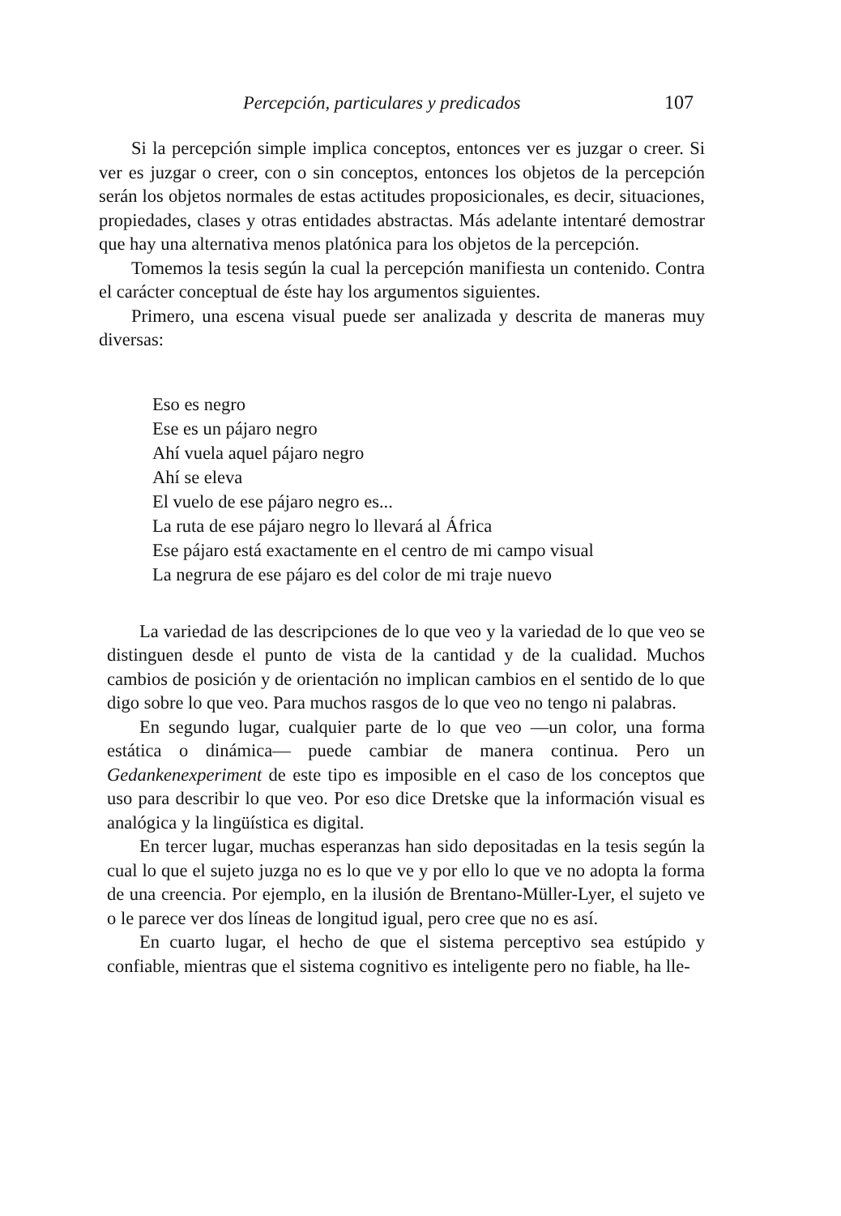Percepción, particulares y predicados 107
Si la percepción simple implica conceptos, entonces ver es juzgar o creer. Si ver es juzgar o creer, con o sin conceptos, entonces los objetos de la percepción serán los objetos normales de estas actitudes proposicionales, es decir, situaciones, propiedades, clases y otras entidades abstractas. Más adelante intentaré demostrar que hay una alternativa menos platónica para los objetos de la percepción.
Tomemos la tesis según la cual la percepción manifiesta un contenido. Contra el carácter conceptual de éste hay los argumentos siguientes.
Primero, una escena visual puede ser analizada y descrita de maneras muy diversas:
Eso es negro
Ese es un pájaro negro
Ahí vuela aquel pájaro negro
Ahí se eleva
El vuelo de ese pájaro negro es...
La ruta de ese pájaro negro lo llevará al África
Ese pájaro está exactamente en el centro de mi campo visual
La negrura de ese pájaro es del color de mi traje nuevo
La variedad de las descripciones de lo que veo y la variedad de lo que veo se distinguen desde el punto de vista de la cantidad y de la cualidad. Muchos cambios de posición y de orientación no implican cambios en el sentido de lo que digo sobre lo que veo. Para muchos rasgos de lo que veo no tengo ni palabras.
En segundo lugar, cualquier parte de lo que veo —un color, una forma estática o dinámica— puede cambiar de manera continua. Pero un Gedankenexperiment de este tipo es imposible en el caso de los conceptos que uso para describir lo que veo. Por eso dice Dretske que la información visual es analógica y la lingüística es digital.
En tercer lugar, muchas esperanzas han sido depositadas en la tesis según la cual lo que el sujeto juzga no es lo que ve y por ello lo que ve no adopta la forma de una creencia. Por ejemplo, en la ilusión de Brentano-Müller-Lyer, el sujeto ve o le parece ver dos líneas de longitud igual, pero cree que no es así.
En cuarto lugar, el hecho de que el sistema perceptivo sea estúpido y confiable, mientras que el sistema cognitivo es inteligente pero no fiable, ha lle-